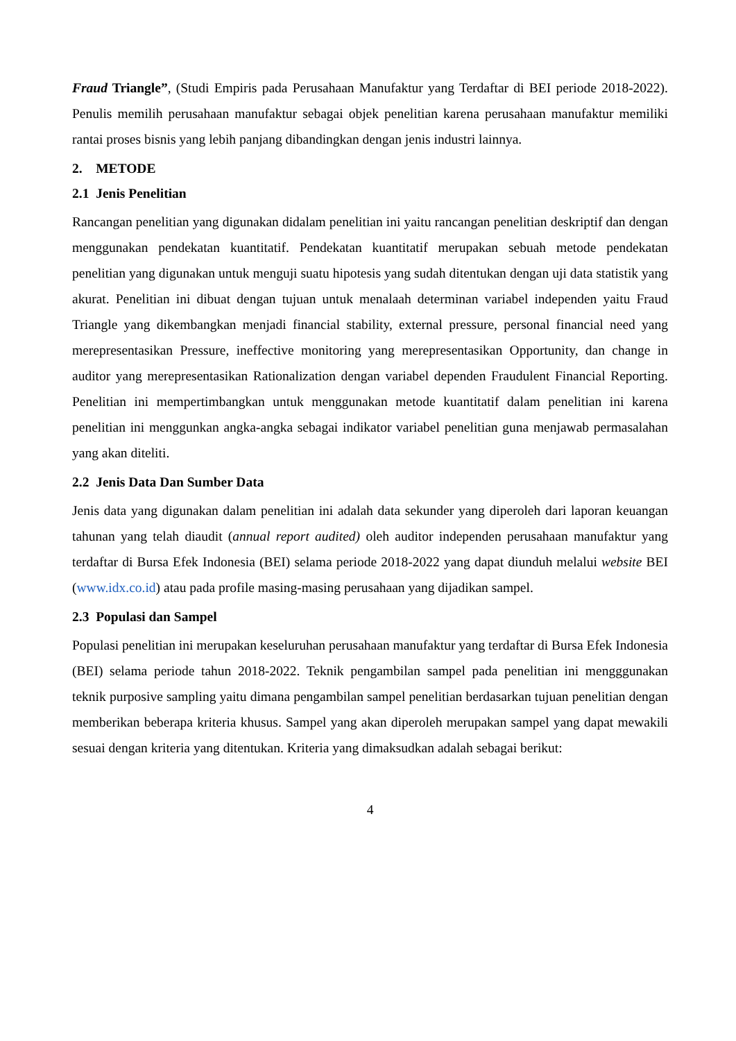Fraud Triangle”, (Studi Empiris pada Perusahaan Manufaktur yang Terdaftar di BEI periode 2018-2022). Penulis memilih perusahaan manufaktur sebagai objek penelitian karena perusahaan manufaktur memiliki rantai proses bisnis yang lebih panjang dibandingkan dengan jenis industri lainnya.
2. METODE
2.1 Jenis Penelitian
Rancangan penelitian yang digunakan didalam penelitian ini yaitu rancangan penelitian deskriptif dan dengan menggunakan pendekatan kuantitatif. Pendekatan kuantitatif merupakan sebuah metode pendekatan penelitian yang digunakan untuk menguji suatu hipotesis yang sudah ditentukan dengan uji data statistik yang akurat. Penelitian ini dibuat dengan tujuan untuk menalaah determinan variabel independen yaitu Fraud Triangle yang dikembangkan menjadi financial stability, external pressure, personal financial need yang merepresentasikan Pressure, ineffective monitoring yang merepresentasikan Opportunity, dan change in auditor yang merepresentasikan Rationalization dengan variabel dependen Fraudulent Financial Reporting. Penelitian ini mempertimbangkan untuk menggunakan metode kuantitatif dalam penelitian ini karena penelitian ini menggunkan angka-angka sebagai indikator variabel penelitian guna menjawab permasalahan yang akan diteliti.
2.2 Jenis Data Dan Sumber Data
Jenis data yang digunakan dalam penelitian ini adalah data sekunder yang diperoleh dari laporan keuangan tahunan yang telah diaudit (annual report audited) oleh auditor independen perusahaan manufaktur yang terdaftar di Bursa Efek Indonesia (BEI) selama periode 2018-2022 yang dapat diunduh melalui website BEI (www.idx.co.id) atau pada profile masing-masing perusahaan yang dijadikan sampel.
2.3 Populasi dan Sampel
Populasi penelitian ini merupakan keseluruhan perusahaan manufaktur yang terdaftar di Bursa Efek Indonesia (BEI) selama periode tahun 2018-2022. Teknik pengambilan sampel pada penelitian ini mengggunakan teknik purposive sampling yaitu dimana pengambilan sampel penelitian berdasarkan tujuan penelitian dengan memberikan beberapa kriteria khusus. Sampel yang akan diperoleh merupakan sampel yang dapat mewakili sesuai dengan kriteria yang ditentukan. Kriteria yang dimaksudkan adalah sebagai berikut:
4